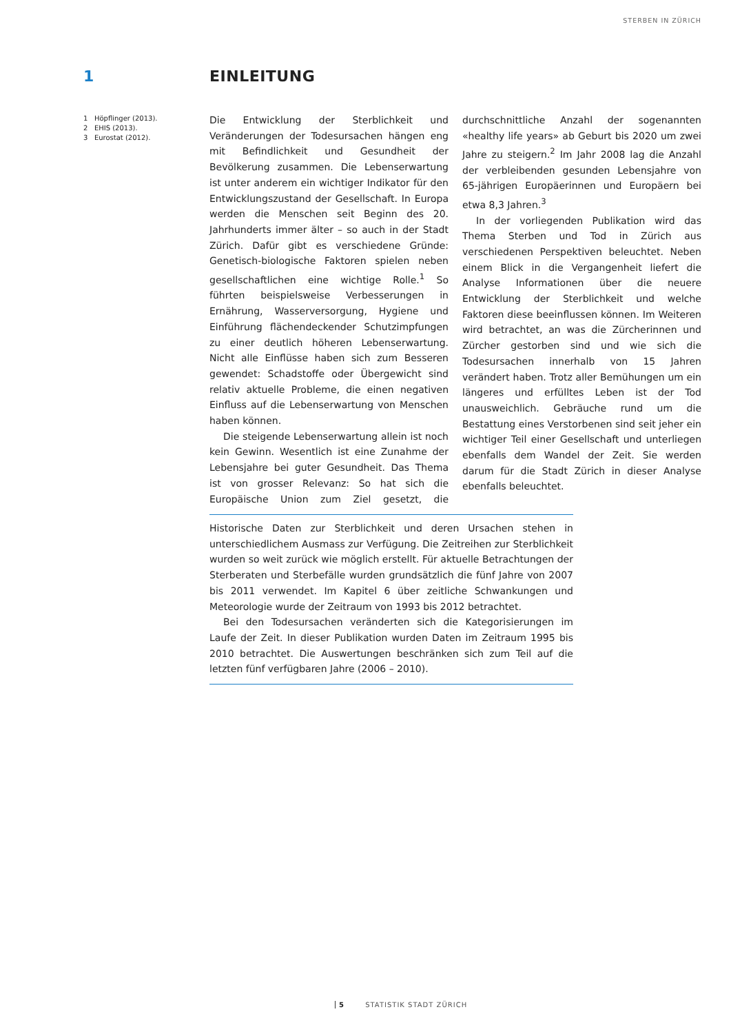STERBEN IN ZÜRICH
1 EINLEITUNG
1 Höpflinger (2013).
2 EHIS (2013).
3 Eurostat (2012).
Die Entwicklung der Sterblichkeit und Veränderungen der Todesursachen hängen eng mit Befindlichkeit und Gesundheit der Bevölkerung zusammen. Die Lebenserwartung ist unter anderem ein wichtiger Indikator für den Entwicklungszustand der Gesellschaft. In Europa werden die Menschen seit Beginn des 20. Jahrhunderts immer älter – so auch in der Stadt Zürich. Dafür gibt es verschiedene Gründe: Genetisch-biologische Faktoren spielen neben gesellschaftlichen eine wichtige Rolle.<sup>1</sup> So führten beispielsweise Verbesserungen in Ernährung, Wasserversorgung, Hygiene und Einführung flächendeckender Schutzimpfungen zu einer deutlich höheren Lebenserwartung. Nicht alle Einflüsse haben sich zum Besseren gewendet: Schadstoffe oder Übergewicht sind relativ aktuelle Probleme, die einen negativen Einfluss auf die Lebenserwartung von Menschen haben können.
Die steigende Lebenserwartung allein ist noch kein Gewinn. Wesentlich ist eine Zunahme der Lebensjahre bei guter Gesundheit. Das Thema ist von grosser Relevanz: So hat sich die Europäische Union zum Ziel gesetzt, die durchschnittliche Anzahl der sogenannten «healthy life years» ab Geburt bis 2020 um zwei Jahre zu steigern.<sup>2</sup> Im Jahr 2008 lag die Anzahl der verbleibenden gesunden Lebensjahre von 65-jährigen Europäerinnen und Europäern bei etwa 8,3 Jahren.<sup>3</sup>
In der vorliegenden Publikation wird das Thema Sterben und Tod in Zürich aus verschiedenen Perspektiven beleuchtet. Neben einem Blick in die Vergangenheit liefert die Analyse Informationen über die neuere Entwicklung der Sterblichkeit und welche Faktoren diese beeinflussen können. Im Weiteren wird betrachtet, an was die Zürcherinnen und Zürcher gestorben sind und wie sich die Todesursachen innerhalb von 15 Jahren verändert haben. Trotz aller Bemühungen um ein längeres und erfülltes Leben ist der Tod unausweichlich. Gebräuche rund um die Bestattung eines Verstorbenen sind seit jeher ein wichtiger Teil einer Gesellschaft und unterliegen ebenfalls dem Wandel der Zeit. Sie werden darum für die Stadt Zürich in dieser Analyse ebenfalls beleuchtet.
Historische Daten zur Sterblichkeit und deren Ursachen stehen in unterschiedlichem Ausmass zur Verfügung. Die Zeitreihen zur Sterblichkeit wurden so weit zurück wie möglich erstellt. Für aktuelle Betrachtungen der Sterberaten und Sterbefälle wurden grundsätzlich die fünf Jahre von 2007 bis 2011 verwendet. Im Kapitel 6 über zeitliche Schwankungen und Meteorologie wurde der Zeitraum von 1993 bis 2012 betrachtet.
Bei den Todesursachen veränderten sich die Kategorisierungen im Laufe der Zeit. In dieser Publikation wurden Daten im Zeitraum 1995 bis 2010 betrachtet. Die Auswertungen beschränken sich zum Teil auf die letzten fünf verfügbaren Jahre (2006 – 2010).
5 STATISTIK STADT ZÜRICH